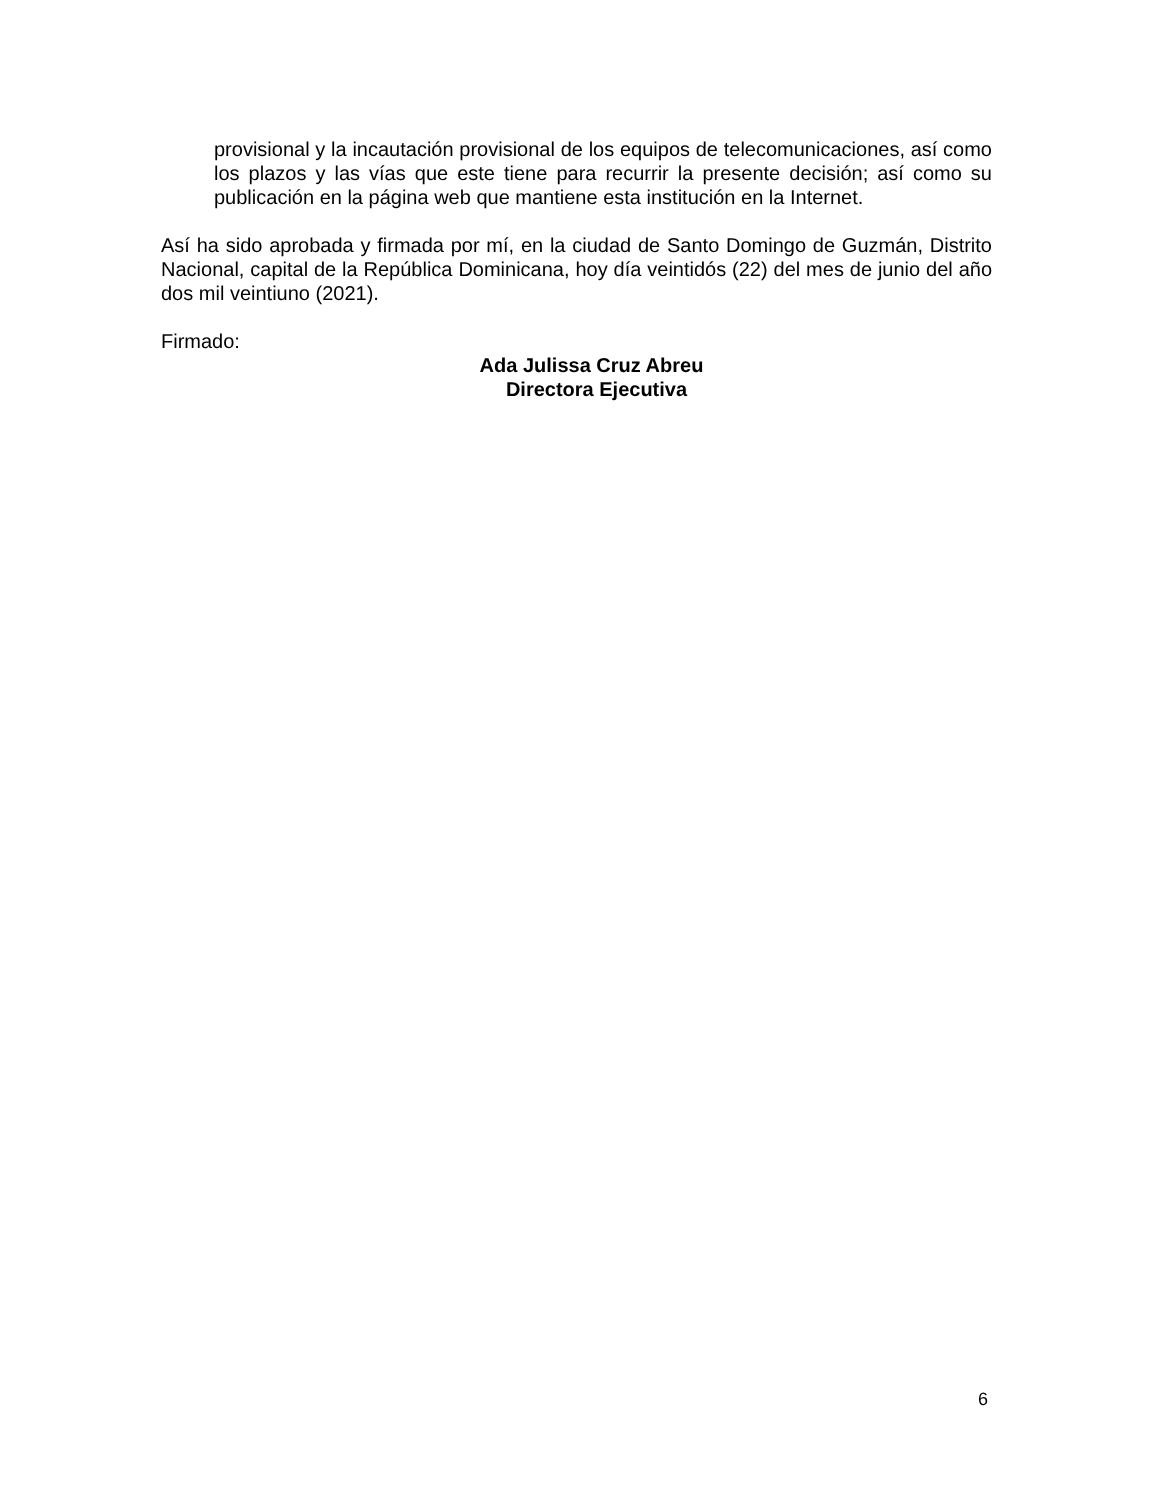provisional y la incautación provisional de los equipos de telecomunicaciones, así como los plazos y las vías que este tiene para recurrir la presente decisión; así como su publicación en la página web que mantiene esta institución en la Internet.
Así ha sido aprobada y firmada por mí, en la ciudad de Santo Domingo de Guzmán, Distrito Nacional, capital de la República Dominicana, hoy día veintidós (22) del mes de junio del año dos mil veintiuno (2021).
Firmado:
Ada Julissa Cruz Abreu
Directora Ejecutiva
6